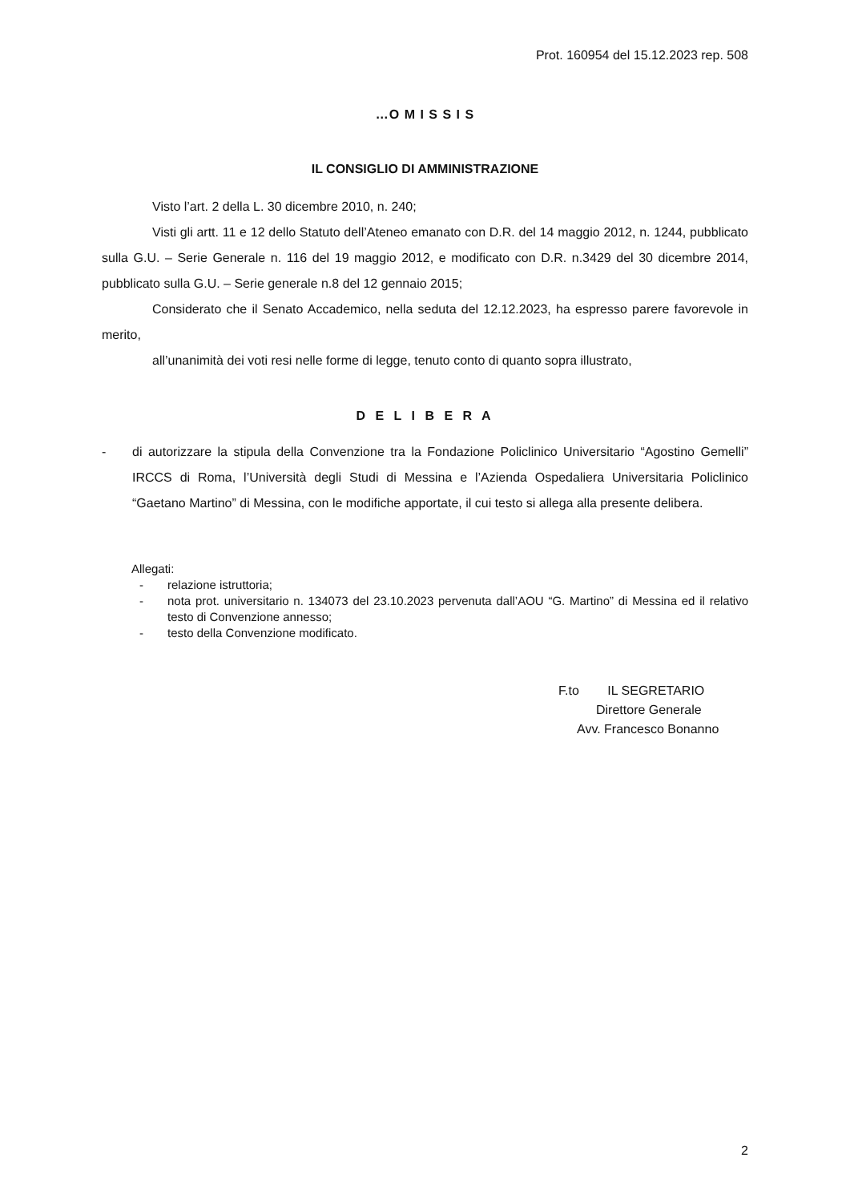Prot. 160954 del 15.12.2023 rep. 508
…O M I S S I S
IL CONSIGLIO DI AMMINISTRAZIONE
Visto l’art. 2 della L. 30 dicembre 2010, n. 240;
Visti gli artt. 11 e 12 dello Statuto dell’Ateneo emanato con D.R. del 14 maggio 2012, n. 1244, pubblicato sulla G.U. – Serie Generale n. 116 del 19 maggio 2012, e modificato con D.R. n.3429 del 30 dicembre 2014, pubblicato sulla G.U. – Serie generale n.8 del 12 gennaio 2015;
Considerato che il Senato Accademico, nella seduta del 12.12.2023, ha espresso parere favorevole in merito,
all’unanimità dei voti resi nelle forme di legge, tenuto conto di quanto sopra illustrato,
D E L I B E R A
- di autorizzare la stipula della Convenzione tra la Fondazione Policlinico Universitario “Agostino Gemelli” IRCCS di Roma, l’Università degli Studi di Messina e l’Azienda Ospedaliera Universitaria Policlinico “Gaetano Martino” di Messina, con le modifiche apportate, il cui testo si allega alla presente delibera.
Allegati:
- relazione istruttoria;
- nota prot. universitario n. 134073 del 23.10.2023 pervenuta dall’AOU “G. Martino” di Messina ed il relativo testo di Convenzione annesso;
- testo della Convenzione modificato.
F.to IL SEGRETARIO
Direttore Generale
Avv. Francesco Bonanno
2